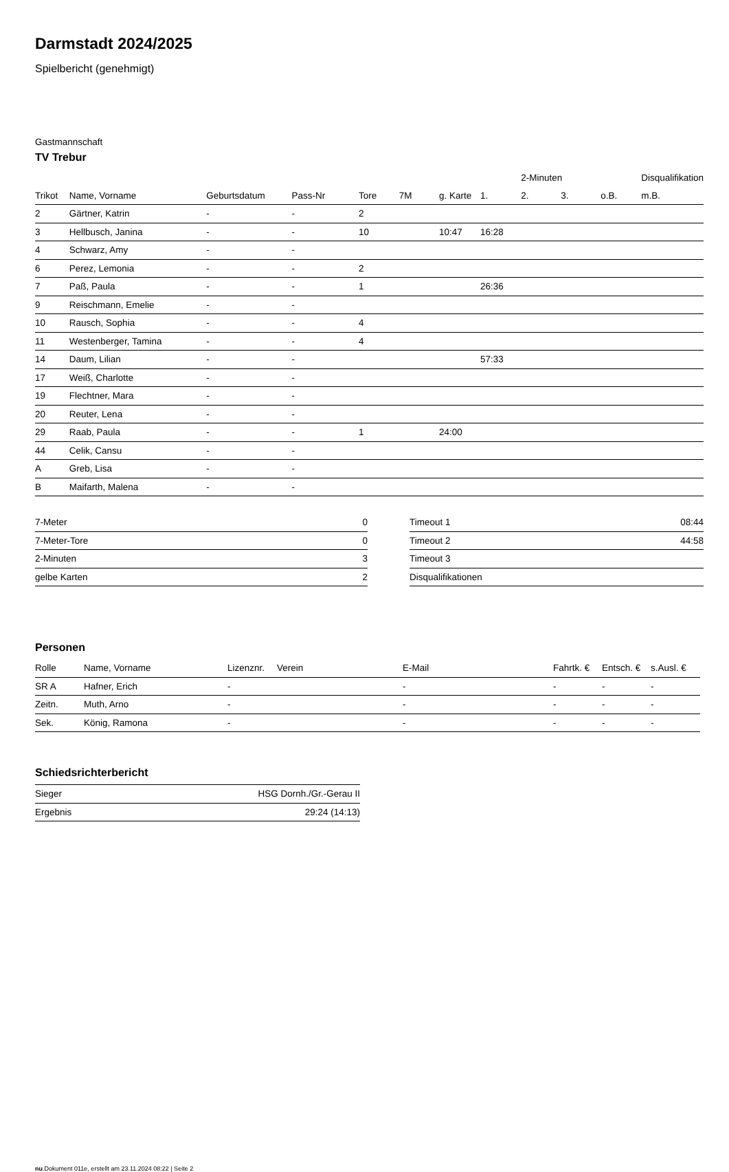Darmstadt 2024/2025
Spielbericht (genehmigt)
Gastmannschaft
TV Trebur
| | | | | | | | | 2-Minuten | | | Disqualifikation |
| --- | --- | --- | --- | --- | --- | --- | --- | --- | --- | --- | --- |
| Trikot | Name, Vorname | Geburtsdatum | Pass-Nr | Tore | 7M | g. Karte | 1. | 2. | 3. | o.B. | m.B. |
| 2 | Gärtner, Katrin | - | - | 2 | | | | | | | |
| 3 | Hellbusch, Janina | - | - | 10 | | 10:47 | 16:28 | | | | |
| 4 | Schwarz, Amy | - | - | | | | | | | | |
| 6 | Perez, Lemonia | - | - | 2 | | | | | | | |
| 7 | Paß, Paula | - | - | 1 | | | 26:36 | | | | |
| 9 | Reischmann, Emelie | - | - | | | | | | | | |
| 10 | Rausch, Sophia | - | - | 4 | | | | | | | |
| 11 | Westenberger, Tamina | - | - | 4 | | | | | | | |
| 14 | Daum, Lilian | - | - | | | | 57:33 | | | | |
| 17 | Weiß, Charlotte | - | - | | | | | | | | |
| 19 | Flechtner, Mara | - | - | | | | | | | | |
| 20 | Reuter, Lena | - | - | | | | | | | | |
| 29 | Raab, Paula | - | - | 1 | | 24:00 | | | | | |
| 44 | Celik, Cansu | - | - | | | | | | | | |
| A | Greb, Lisa | - | - | | | | | | | | |
| B | Maifarth, Malena | - | - | | | | | | | | |
| 7-Meter | 0 |
| 7-Meter-Tore | 0 |
| 2-Minuten | 3 |
| gelbe Karten | 2 |
| Timeout 1 | 08:44 |
| Timeout 2 | 44:58 |
| Timeout 3 | |
| Disqualifikationen | |
Personen
| Rolle | Name, Vorname | Lizenznr. | Verein | E-Mail | Fahrtk. € | Entsch. € | s.Ausl. € |
| --- | --- | --- | --- | --- | --- | --- | --- |
| SR A | Hafner, Erich | - | | - | - | - | - |
| Zeitn. | Muth, Arno | - | | - | - | - | - |
| Sek. | König, Ramona | - | | - | - | - | - |
Schiedsrichterbericht
| Sieger | HSG Dornh./Gr.-Gerau II |
| Ergebnis | 29:24 (14:13) |
nu.Dokument 011e, erstellt am 23.11.2024 08:22 | Seite 2